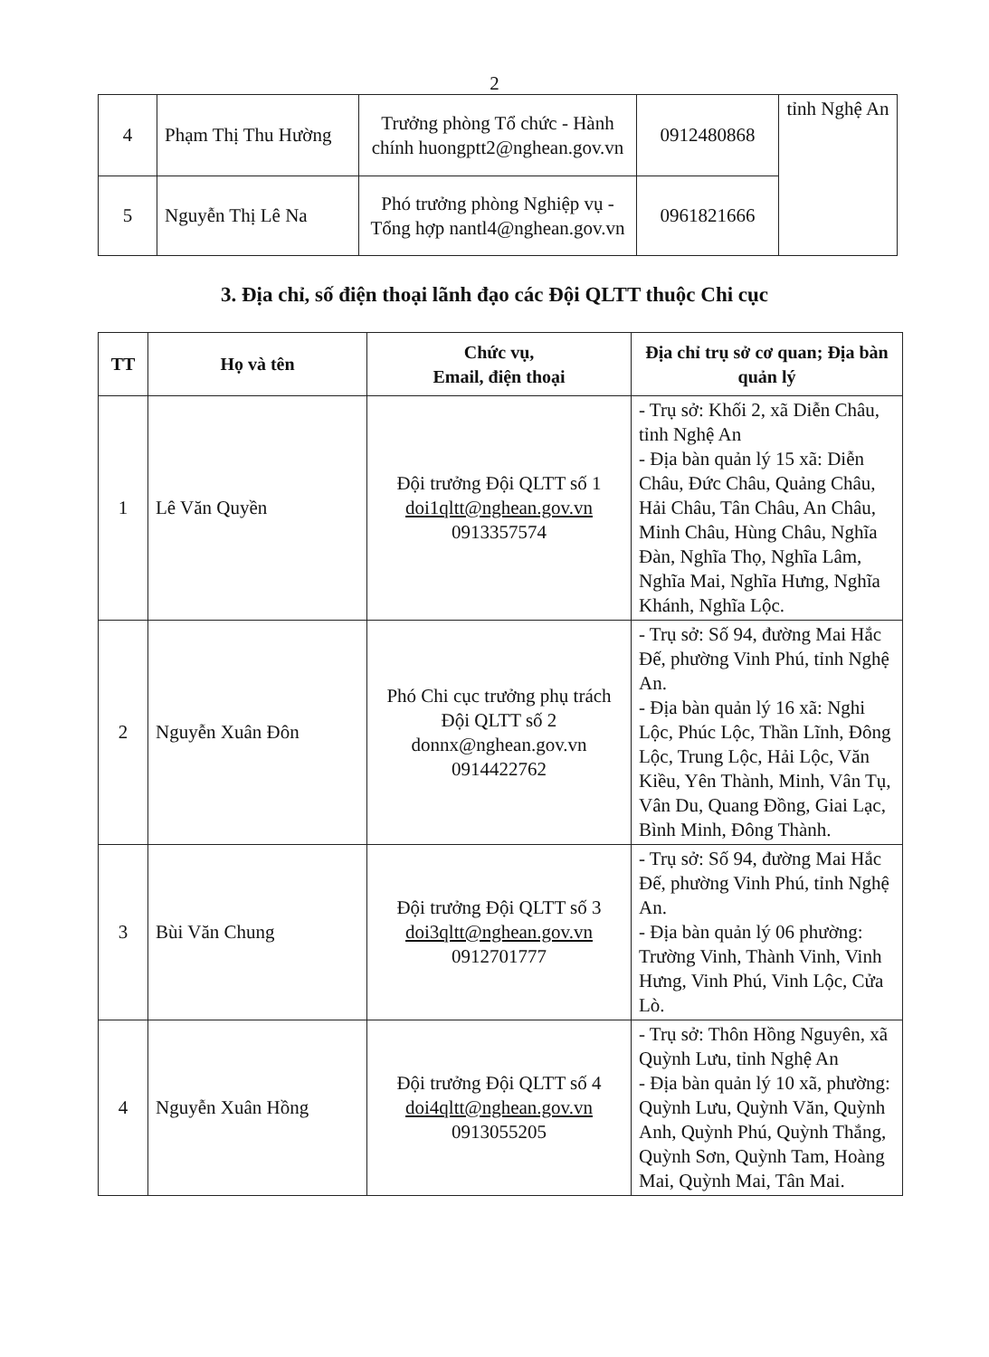2
| 4 | Phạm Thị Thu Hường | Trưởng phòng Tổ chức - Hành chính huongptt2@nghean.gov.vn | 0912480868 | tỉnh Nghệ An |
| 5 | Nguyễn Thị Lê Na | Phó trưởng phòng Nghiệp vụ - Tổng hợp nantl4@nghean.gov.vn | 0961821666 | |
3. Địa chỉ, số điện thoại lãnh đạo các Đội QLTT thuộc Chi cục
| TT | Họ và tên | Chức vụ, Email, điện thoại | Địa chỉ trụ sở cơ quan; Địa bàn quản lý |
| --- | --- | --- | --- |
| 1 | Lê Văn Quyền | Đội trưởng Đội QLTT số 1 doi1qltt@nghean.gov.vn 0913357574 | - Trụ sở: Khối 2, xã Diễn Châu, tỉnh Nghệ An - Địa bàn quản lý 15 xã: Diễn Châu, Đức Châu, Quảng Châu, Hải Châu, Tân Châu, An Châu, Minh Châu, Hùng Châu, Nghĩa Đàn, Nghĩa Thọ, Nghĩa Lâm, Nghĩa Mai, Nghĩa Hưng, Nghĩa Khánh, Nghĩa Lộc. |
| 2 | Nguyễn Xuân Đôn | Phó Chi cục trưởng phụ trách Đội QLTT số 2 donnx@nghean.gov.vn 0914422762 | - Trụ sở: Số 94, đường Mai Hắc Đế, phường Vinh Phú, tỉnh Nghệ An. - Địa bàn quản lý 16 xã: Nghi Lộc, Phúc Lộc, Thần Lĩnh, Đông Lộc, Trung Lộc, Hải Lộc, Văn Kiều, Yên Thành, Minh, Vân Tụ, Vân Du, Quang Đồng, Giai Lạc, Bình Minh, Đông Thành. |
| 3 | Bùi Văn Chung | Đội trưởng Đội QLTT số 3 doi3qltt@nghean.gov.vn 0912701777 | - Trụ sở: Số 94, đường Mai Hắc Đế, phường Vinh Phú, tỉnh Nghệ An. - Địa bàn quản lý 06 phường: Trường Vinh, Thành Vinh, Vinh Hưng, Vinh Phú, Vinh Lộc, Cửa Lò. |
| 4 | Nguyễn Xuân Hồng | Đội trưởng Đội QLTT số 4 doi4qltt@nghean.gov.vn 0913055205 | - Trụ sở: Thôn Hồng Nguyên, xã Quỳnh Lưu, tỉnh Nghệ An - Địa bàn quản lý 10 xã, phường: Quỳnh Lưu, Quỳnh Văn, Quỳnh Anh, Quỳnh Phú, Quỳnh Thắng, Quỳnh Sơn, Quỳnh Tam, Hoàng Mai, Quỳnh Mai, Tân Mai. |